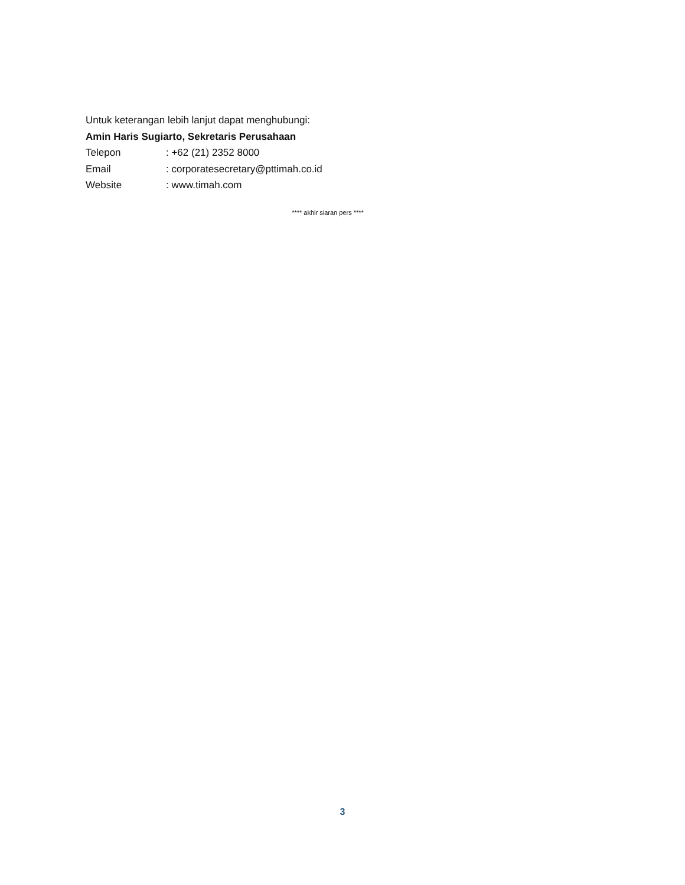Untuk keterangan lebih lanjut dapat menghubungi:
Amin Haris Sugiarto, Sekretaris Perusahaan
Telepon : +62 (21) 2352 8000
Email : corporatesecretary@pttimah.co.id
Website : www.timah.com
**** akhir siaran pers ****
3